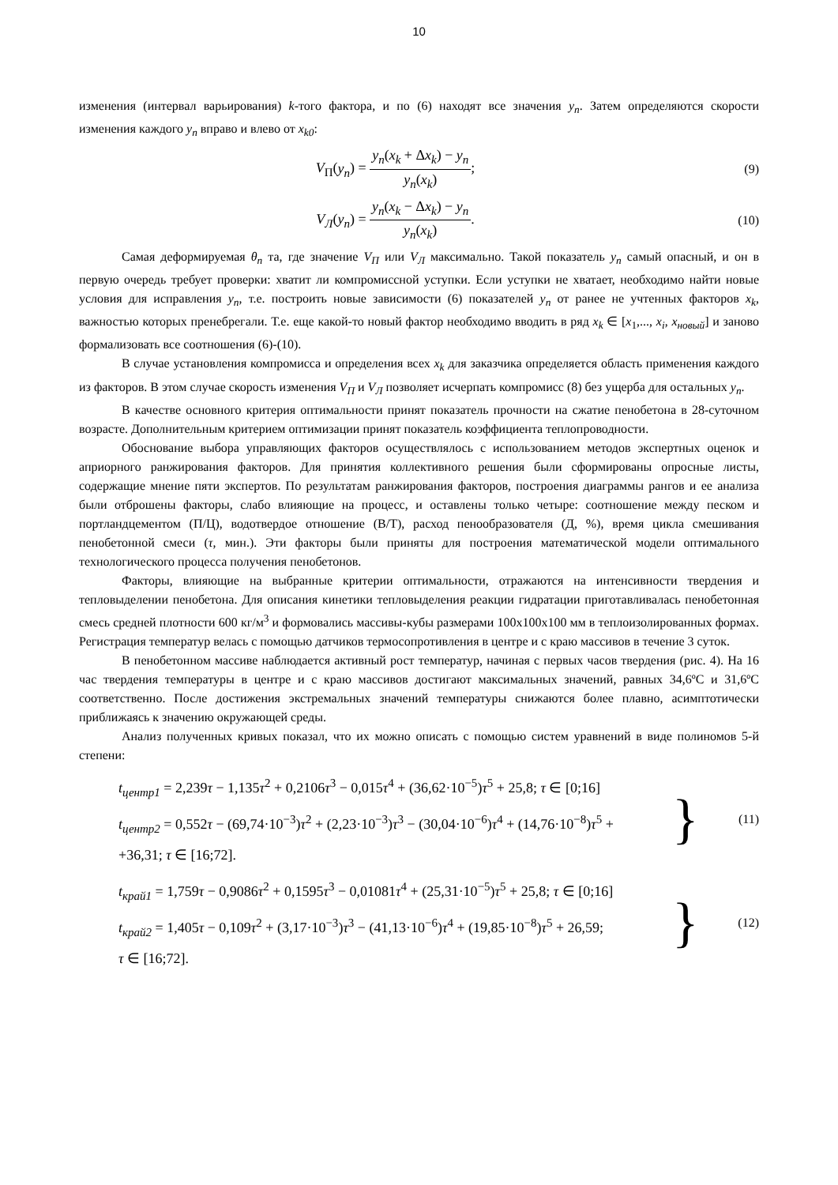10
изменения (интервал варьирования) k-того фактора, и по (6) находят все значения y<sub>n</sub>. Затем определяются скорости изменения каждого y<sub>n</sub> вправо и влево от x<sub>k0</sub>:
V<sub>П</sub>(y<sub>n</sub>) = y<sub>n</sub>(x<sub>k</sub> + Δx<sub>k</sub>) − y<sub>n</sub> y<sub>n</sub>(x<sub>k</sub>);
(9)
V<sub>Л</sub>(y<sub>n</sub>) = y<sub>n</sub>(x<sub>k</sub> − Δx<sub>k</sub>) − y<sub>n</sub> y<sub>n</sub>(x<sub>k</sub>).
(10)
Самая деформируемая θ<sub>n</sub> та, где значение V<sub>П</sub> или V<sub>Л</sub> максимально. Такой показатель y<sub>n</sub> самый опасный, и он в первую очередь требует проверки: хватит ли компромиссной уступки. Если уступки не хватает, необходимо найти новые условия для исправления y<sub>n</sub>, т.е. построить новые зависимости (6) показателей y<sub>n</sub> от ранее не учтенных факторов x<sub>k</sub>, важностью которых пренебрегали. Т.е. еще какой-то новый фактор необходимо вводить в ряд x<sub>k</sub> ∈ [x<sub>1</sub>,..., x<sub>i</sub>, x<sub>новый</sub>] и заново формализовать все соотношения (6)-(10).
В случае установления компромисса и определения всех x<sub>k</sub> для заказчика определяется область применения каждого из факторов. В этом случае скорость изменения V<sub>П</sub> и V<sub>Л</sub> позволяет исчерпать компромисс (8) без ущерба для остальных y<sub>n</sub>.
В качестве основного критерия оптимальности принят показатель прочности на сжатие пенобетона в 28-суточном возрасте. Дополнительным критерием оптимизации принят показатель коэффициента теплопроводности.
Обоснование выбора управляющих факторов осуществлялось с использованием методов экспертных оценок и априорного ранжирования факторов. Для принятия коллективного решения были сформированы опросные листы, содержащие мнение пяти экспертов. По результатам ранжирования факторов, построения диаграммы рангов и ее анализа были отброшены факторы, слабо влияющие на процесс, и оставлены только четыре: соотношение между песком и портландцементом (П/Ц), водотвердое отношение (В/Т), расход пенообразователя (Д, %), время цикла смешивания пенобетонной смеси (τ, мин.). Эти факторы были приняты для построения математической модели оптимального технологического процесса получения пенобетонов.
Факторы, влияющие на выбранные критерии оптимальности, отражаются на интенсивности твердения и тепловыделении пенобетона. Для описания кинетики тепловыделения реакции гидратации приготавливалась пенобетонная смесь средней плотности 600 кг/м<sup>3</sup> и формовались массивы-кубы размерами 100х100х100 мм в теплоизолированных формах. Регистрация температур велась с помощью датчиков термосопротивления в центре и с краю массивов в течение 3 суток.
В пенобетонном массиве наблюдается активный рост температур, начиная с первых часов твердения (рис. 4). На 16 час твердения температуры в центре и с краю массивов достигают максимальных значений, равных 34,6ºC и 31,6ºC соответственно. После достижения экстремальных значений температуры снижаются более плавно, асимптотически приближаясь к значению окружающей среды.
Анализ полученных кривых показал, что их можно описать с помощью систем уравнений в виде полиномов 5-й степени:
t<sub>центр1</sub> = 2,239τ − 1,135τ<sup>2</sup> + 0,2106τ<sup>3</sup> − 0,015τ<sup>4</sup> + (36,62·10<sup>−5</sup>)τ<sup>5</sup> + 25,8; τ ∈ [0;16]
t<sub>центр2</sub> = 0,552τ − (69,74·10<sup>−3</sup>)τ<sup>2</sup> + (2,23·10<sup>−3</sup>)τ<sup>3</sup> − (30,04·10<sup>−6</sup>)τ<sup>4</sup> + (14,76·10<sup>−8</sup>)τ<sup>5</sup> +
+36,31; τ ∈ [16;72].
}
(11)
t<sub>край1</sub> = 1,759τ − 0,9086τ<sup>2</sup> + 0,1595τ<sup>3</sup> − 0,01081τ<sup>4</sup> + (25,31·10<sup>−5</sup>)τ<sup>5</sup> + 25,8; τ ∈ [0;16]
t<sub>край2</sub> = 1,405τ − 0,109τ<sup>2</sup> + (3,17·10<sup>−3</sup>)τ<sup>3</sup> − (41,13·10<sup>−6</sup>)τ<sup>4</sup> + (19,85·10<sup>−8</sup>)τ<sup>5</sup> + 26,59;
τ ∈ [16;72].
}
(12)